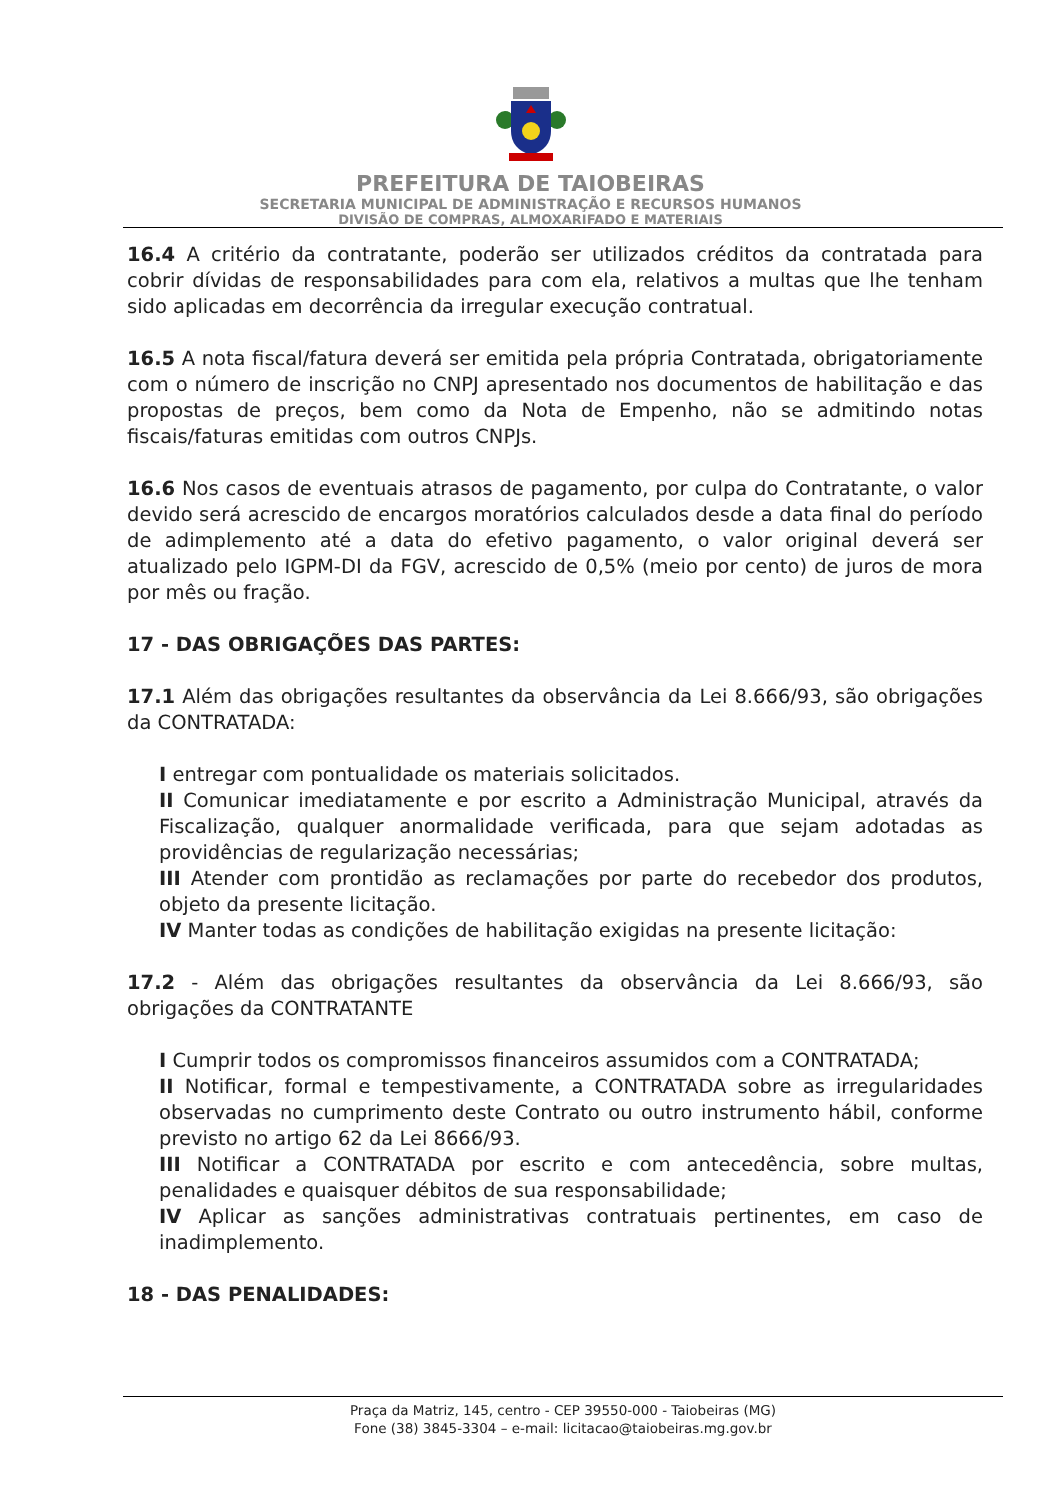PREFEITURA DE TAIOBEIRAS
SECRETARIA MUNICIPAL DE ADMINISTRAÇÃO E RECURSOS HUMANOS
DIVISÃO DE COMPRAS, ALMOXARIFADO E MATERIAIS
16.4 A critério da contratante, poderão ser utilizados créditos da contratada para cobrir dívidas de responsabilidades para com ela, relativos a multas que lhe tenham sido aplicadas em decorrência da irregular execução contratual.
16.5 A nota fiscal/fatura deverá ser emitida pela própria Contratada, obrigatoriamente com o número de inscrição no CNPJ apresentado nos documentos de habilitação e das propostas de preços, bem como da Nota de Empenho, não se admitindo notas fiscais/faturas emitidas com outros CNPJs.
16.6 Nos casos de eventuais atrasos de pagamento, por culpa do Contratante, o valor devido será acrescido de encargos moratórios calculados desde a data final do período de adimplemento até a data do efetivo pagamento, o valor original deverá ser atualizado pelo IGPM-DI da FGV, acrescido de 0,5% (meio por cento) de juros de mora por mês ou fração.
17 - DAS OBRIGAÇÕES DAS PARTES:
17.1 Além das obrigações resultantes da observância da Lei 8.666/93, são obrigações da CONTRATADA:
I entregar com pontualidade os materiais solicitados.
II Comunicar imediatamente e por escrito a Administração Municipal, através da Fiscalização, qualquer anormalidade verificada, para que sejam adotadas as providências de regularização necessárias;
III Atender com prontidão as reclamações por parte do recebedor dos produtos, objeto da presente licitação.
IV Manter todas as condições de habilitação exigidas na presente licitação:
17.2 - Além das obrigações resultantes da observância da Lei 8.666/93, são obrigações da CONTRATANTE
I Cumprir todos os compromissos financeiros assumidos com a CONTRATADA;
II Notificar, formal e tempestivamente, a CONTRATADA sobre as irregularidades observadas no cumprimento deste Contrato ou outro instrumento hábil, conforme previsto no artigo 62 da Lei 8666/93.
III Notificar a CONTRATADA por escrito e com antecedência, sobre multas, penalidades e quaisquer débitos de sua responsabilidade;
IV Aplicar as sanções administrativas contratuais pertinentes, em caso de inadimplemento.
18 - DAS PENALIDADES:
Praça da Matriz, 145, centro - CEP 39550-000 - Taiobeiras (MG)
Fone (38) 3845-3304 – e-mail: licitacao@taiobeiras.mg.gov.br